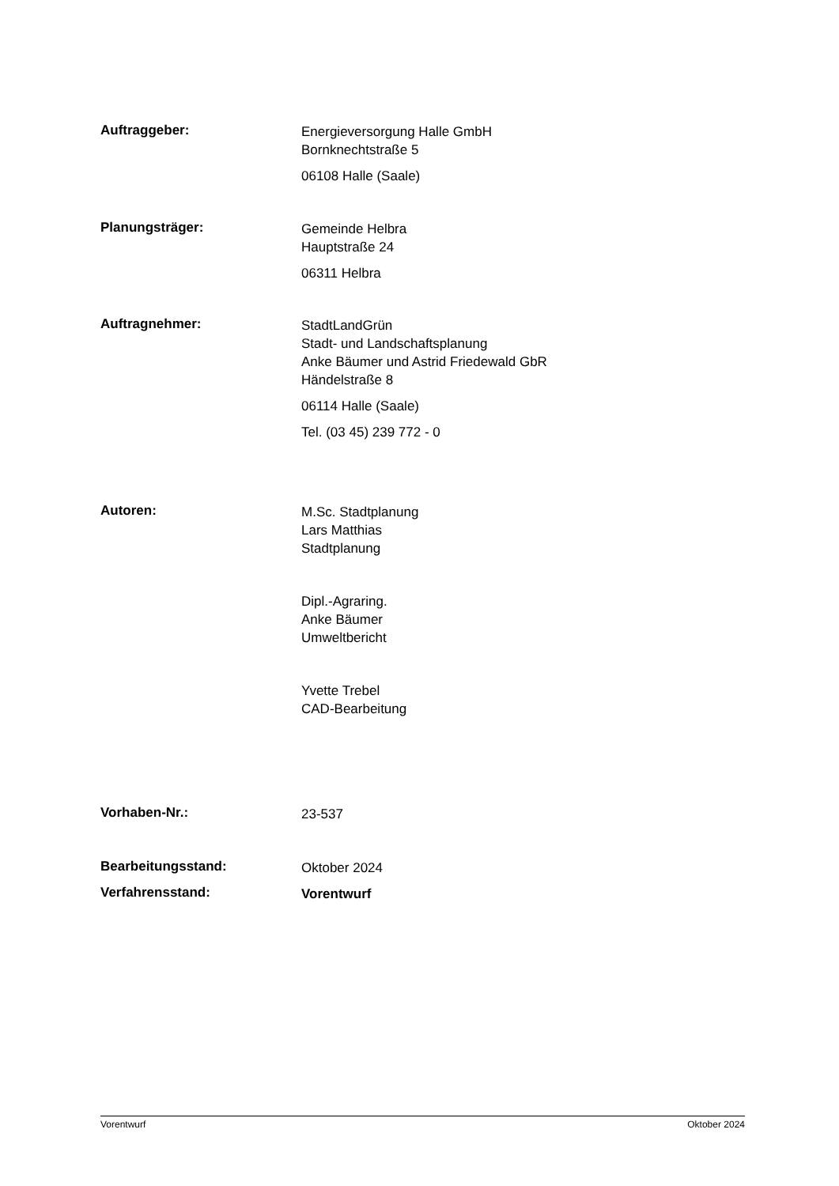Auftraggeber:
Energieversorgung Halle GmbH
Bornknechtstraße 5
06108 Halle (Saale)
Planungsträger:
Gemeinde Helbra
Hauptstraße 24
06311 Helbra
Auftragnehmer:
StadtLandGrün
Stadt- und Landschaftsplanung
Anke Bäumer und Astrid Friedewald GbR
Händelstraße 8
06114 Halle (Saale)
Tel. (03 45) 239 772 - 0
Autoren:
M.Sc. Stadtplanung
Lars Matthias
Stadtplanung
Dipl.-Agraring.
Anke Bäumer
Umweltbericht
Yvette Trebel
CAD-Bearbeitung
Vorhaben-Nr.:
23-537
Bearbeitungsstand:
Oktober 2024
Verfahrensstand:
Vorentwurf
Vorentwurf Oktober 2024